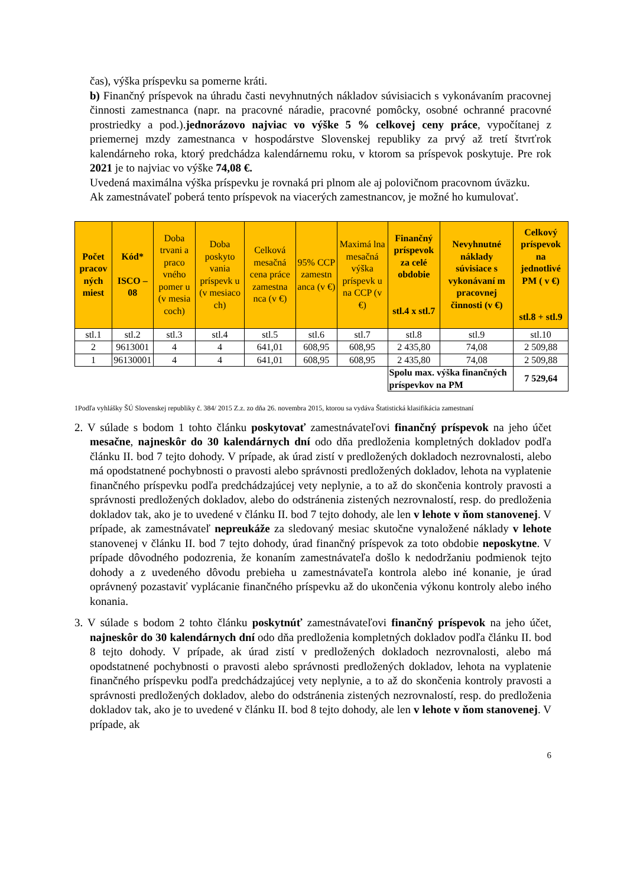čas), výška príspevku sa pomerne kráti.
b) Finančný príspevok na úhradu časti nevyhnutných nákladov súvisiacich s vykonávaním pracovnej činnosti zamestnanca (napr. na pracovné náradie, pracovné pomôcky, osobné ochranné pracovné prostriedky a pod.).jednorázovo najviac vo výške 5 % celkovej ceny práce, vypočítanej z priemernej mzdy zamestnanca v hospodárstve Slovenskej republiky za prvý až tretí štvrťrok kalendárneho roka, ktorý predchádza kalendárnemu roku, v ktorom sa príspevok poskytuje. Pre rok 2021 je to najviac vo výške 74,08 €.
Uvedená maximálna výška príspevku je rovnaká pri plnom ale aj polovičnom pracovnom úväzku.
Ak zamestnávateľ poberá tento príspevok na viacerých zamestnancov, je možné ho kumulovať.
| Počet pracov ných miest | Kód* ISCO – 08 | Doba trvani a praco vného pomer u (v mesia coch) | Doba poskyto vania príspevk u (v mesiaco ch) | Celková mesačná cena práce zamestna nca (v €) | 95% CCP zamestn anca (v €) | Maximá lna mesačná výška príspevk u na CCP (v €) | Finančný príspevok za celé obdobie stl.4 x stl.7 | Nevyhnutné náklady súvisiace s vykonávaní m pracovnej činnosti (v €) | Celkový príspevok na jednotlivé PM ( v €) stl.8 + stl.9 |
| --- | --- | --- | --- | --- | --- | --- | --- | --- | --- |
| stl.1 | stl.2 | stl.3 | stl.4 | stl.5 | stl.6 | stl.7 | stl.8 | stl.9 | stl.10 |
| 2 | 9613001 | 4 | 4 | 641,01 | 608,95 | 608,95 | 2 435,80 | 74,08 | 2 509,88 |
| 1 | 96130001 | 4 | 4 | 641,01 | 608,95 | 608,95 | 2 435,80 | 74,08 | 2 509,88 |
| | | | | | | | Spolu max. výška finančných príspevkov na PM | | 7 529,64 |
1Podľa vyhlášky ŠÚ Slovenskej republiky č. 384/ 2015 Z.z. zo dňa 26. novembra 2015, ktorou sa vydáva Štatistická klasifikácia zamestnaní
2. V súlade s bodom 1 tohto článku poskytovať zamestnávateľovi finančný príspevok na jeho účet mesačne, najneskôr do 30 kalendárnych dní odo dňa predloženia kompletných dokladov podľa článku II. bod 7 tejto dohody. V prípade, ak úrad zistí v predložených dokladoch nezrovnalosti, alebo má opodstatnené pochybnosti o pravosti alebo správnosti predložených dokladov, lehota na vyplatenie finančného príspevku podľa predchádzajúcej vety neplynie, a to až do skončenia kontroly pravosti a správnosti predložených dokladov, alebo do odstránenia zistených nezrovnalostí, resp. do predloženia dokladov tak, ako je to uvedené v článku II. bod 7 tejto dohody, ale len v lehote v ňom stanovenej. V prípade, ak zamestnávateľ nepreukáže za sledovaný mesiac skutočne vynaložené náklady v lehote stanovenej v článku II. bod 7 tejto dohody, úrad finančný príspevok za toto obdobie neposkytne. V prípade dôvodného podozrenia, že konaním zamestnávateľa došlo k nedodržaniu podmienok tejto dohody a z uvedeného dôvodu prebieha u zamestnávateľa kontrola alebo iné konanie, je úrad oprávnený pozastaviť vyplácanie finančného príspevku až do ukončenia výkonu kontroly alebo iného konania.
3. V súlade s bodom 2 tohto článku poskytnúť zamestnávateľovi finančný príspevok na jeho účet, najneskôr do 30 kalendárnych dní odo dňa predloženia kompletných dokladov podľa článku II. bod 8 tejto dohody. V prípade, ak úrad zistí v predložených dokladoch nezrovnalosti, alebo má opodstatnené pochybnosti o pravosti alebo správnosti predložených dokladov, lehota na vyplatenie finančného príspevku podľa predchádzajúcej vety neplynie, a to až do skončenia kontroly pravosti a správnosti predložených dokladov, alebo do odstránenia zistených nezrovnalostí, resp. do predloženia dokladov tak, ako je to uvedené v článku II. bod 8 tejto dohody, ale len v lehote v ňom stanovenej. V prípade, ak
6